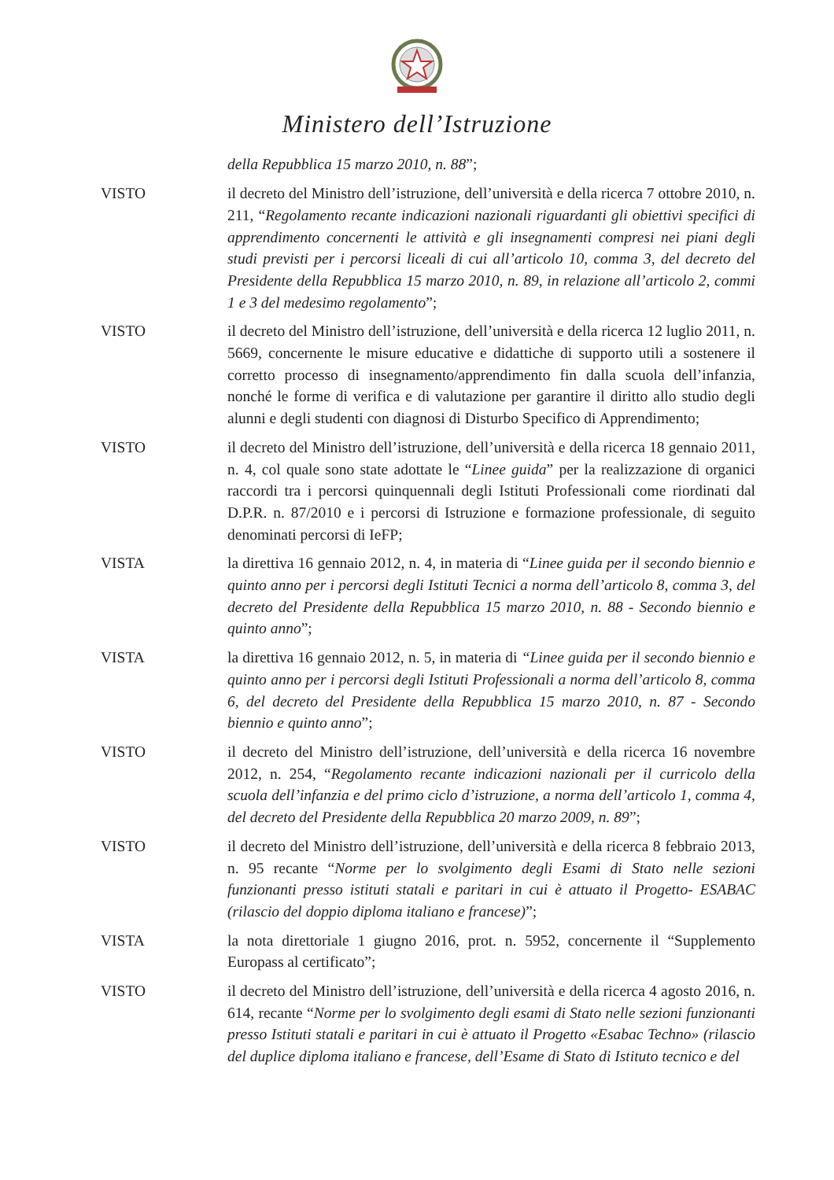Ministero dell’Istruzione
della Repubblica 15 marzo 2010, n. 88”;
VISTO il decreto del Ministro dell’istruzione, dell’università e della ricerca 7 ottobre 2010, n. 211, “Regolamento recante indicazioni nazionali riguardanti gli obiettivi specifici di apprendimento concernenti le attività e gli insegnamenti compresi nei piani degli studi previsti per i percorsi liceali di cui all’articolo 10, comma 3, del decreto del Presidente della Repubblica 15 marzo 2010, n. 89, in relazione all’articolo 2, commi 1 e 3 del medesimo regolamento”;
VISTO il decreto del Ministro dell’istruzione, dell’università e della ricerca 12 luglio 2011, n. 5669, concernente le misure educative e didattiche di supporto utili a sostenere il corretto processo di insegnamento/apprendimento fin dalla scuola dell’infanzia, nonché le forme di verifica e di valutazione per garantire il diritto allo studio degli alunni e degli studenti con diagnosi di Disturbo Specifico di Apprendimento;
VISTO il decreto del Ministro dell’istruzione, dell’università e della ricerca 18 gennaio 2011, n. 4, col quale sono state adottate le “Linee guida” per la realizzazione di organici raccordi tra i percorsi quinquennali degli Istituti Professionali come riordinati dal D.P.R. n. 87/2010 e i percorsi di Istruzione e formazione professionale, di seguito denominati percorsi di IeFP;
VISTA la direttiva 16 gennaio 2012, n. 4, in materia di “Linee guida per il secondo biennio e quinto anno per i percorsi degli Istituti Tecnici a norma dell’articolo 8, comma 3, del decreto del Presidente della Repubblica 15 marzo 2010, n. 88 - Secondo biennio e quinto anno”;
VISTA la direttiva 16 gennaio 2012, n. 5, in materia di “Linee guida per il secondo biennio e quinto anno per i percorsi degli Istituti Professionali a norma dell’articolo 8, comma 6, del decreto del Presidente della Repubblica 15 marzo 2010, n. 87 - Secondo biennio e quinto anno”;
VISTO il decreto del Ministro dell’istruzione, dell’università e della ricerca 16 novembre 2012, n. 254, “Regolamento recante indicazioni nazionali per il curricolo della scuola dell’infanzia e del primo ciclo d’istruzione, a norma dell’articolo 1, comma 4, del decreto del Presidente della Repubblica 20 marzo 2009, n. 89”;
VISTO il decreto del Ministro dell’istruzione, dell’università e della ricerca 8 febbraio 2013, n. 95 recante “Norme per lo svolgimento degli Esami di Stato nelle sezioni funzionanti presso istituti statali e paritari in cui è attuato il Progetto- ESABAC (rilascio del doppio diploma italiano e francese)”;
VISTA la nota direttoriale 1 giugno 2016, prot. n. 5952, concernente il “Supplemento Europass al certificato”;
VISTO il decreto del Ministro dell’istruzione, dell’università e della ricerca 4 agosto 2016, n. 614, recante “Norme per lo svolgimento degli esami di Stato nelle sezioni funzionanti presso Istituti statali e paritari in cui è attuato il Progetto «Esabac Techno» (rilascio del duplice diploma italiano e francese, dell’Esame di Stato di Istituto tecnico e del